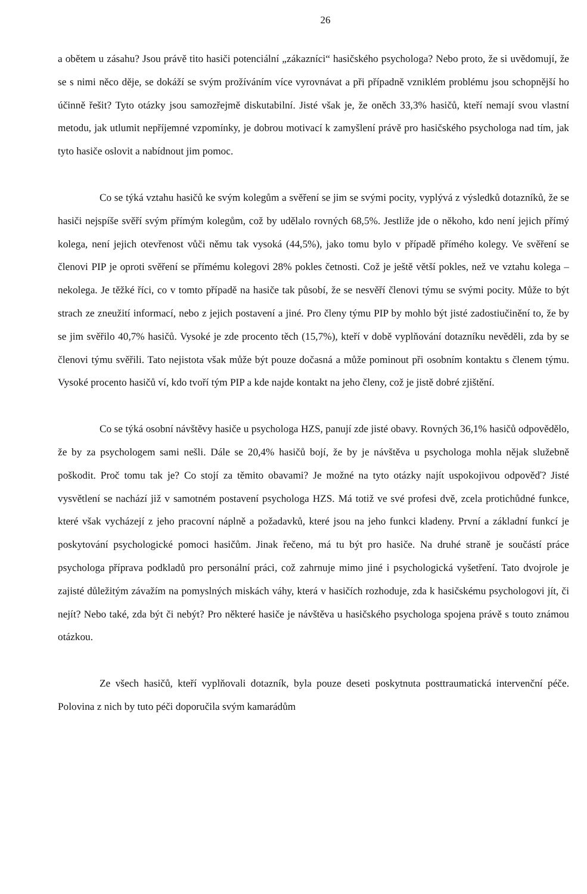26
a obětem u zásahu? Jsou právě tito hasiči potenciální „zákazníci“ hasičského psychologa? Nebo proto, že si uvědomují, že se s nimi něco děje, se dokáží se svým prožíváním více vyrovnávat a při případně vzniklém problému jsou schopnější ho účinně řešit? Tyto otázky jsou samozřejmě diskutabilní. Jisté však je, že oněch 33,3% hasičů, kteří nemají svou vlastní metodu, jak utlumit nepříjemné vzpomínky, je dobrou motivací k zamyšlení právě pro hasičského psychologa nad tím, jak tyto hasiče oslovit a nabídnout jim pomoc.
Co se týká vztahu hasičů ke svým kolegům a svěření se jim se svými pocity, vyplývá z výsledků dotazníků, že se hasiči nejspíše svěří svým přímým kolegům, což by udělalo rovných 68,5%. Jestliže jde o někoho, kdo není jejich přímý kolega, není jejich otevřenost vůči němu tak vysoká (44,5%), jako tomu bylo v případě přímého kolegy. Ve svěření se členovi PIP je oproti svěření se přímému kolegovi 28% pokles četnosti. Což je ještě větší pokles, než ve vztahu kolega – nekolega. Je těžké říci, co v tomto případě na hasiče tak působí, že se nesvěří členovi týmu se svými pocity. Může to být strach ze zneužití informací, nebo z jejich postavení a jiné. Pro členy týmu PIP by mohlo být jisté zadostiučinění to, že by se jim svěřilo 40,7% hasičů. Vysoké je zde procento těch (15,7%), kteří v době vyplňování dotazníku nevěděli, zda by se členovi týmu svěřili. Tato nejistota však může být pouze dočasná a může pominout při osobním kontaktu s členem týmu. Vysoké procento hasičů ví, kdo tvoří tým PIP a kde najde kontakt na jeho členy, což je jistě dobré zjištění.
Co se týká osobní návštěvy hasiče u psychologa HZS, panují zde jisté obavy. Rovných 36,1% hasičů odpovědělo, že by za psychologem sami nešli. Dále se 20,4% hasičů bojí, že by je návštěva u psychologa mohla nějak služebně poškodit. Proč tomu tak je? Co stojí za těmito obavami? Je možné na tyto otázky najít uspokojivou odpověď? Jisté vysvětlení se nachází již v samotném postavení psychologa HZS. Má totiž ve své profesi dvě, zcela protichůdné funkce, které však vycházejí z jeho pracovní náplně a požadavků, které jsou na jeho funkci kladeny. První a základní funkcí je poskytování psychologické pomoci hasičům. Jinak řečeno, má tu být pro hasiče. Na druhé straně je součástí práce psychologa příprava podkladů pro personální práci, což zahrnuje mimo jiné i psychologická vyšetření. Tato dvojrole je zajisté důležitým závažím na pomyslných miskách váhy, která v hasičích rozhoduje, zda k hasičskému psychologovi jít, či nejít? Nebo také, zda být či nebýt? Pro některé hasiče je návštěva u hasičského psychologa spojena právě s touto známou otázkou.
Ze všech hasičů, kteří vyplňovali dotazník, byla pouze deseti poskytnuta posttraumatická intervenční péče. Polovina z nich by tuto péči doporučila svým kamarádům